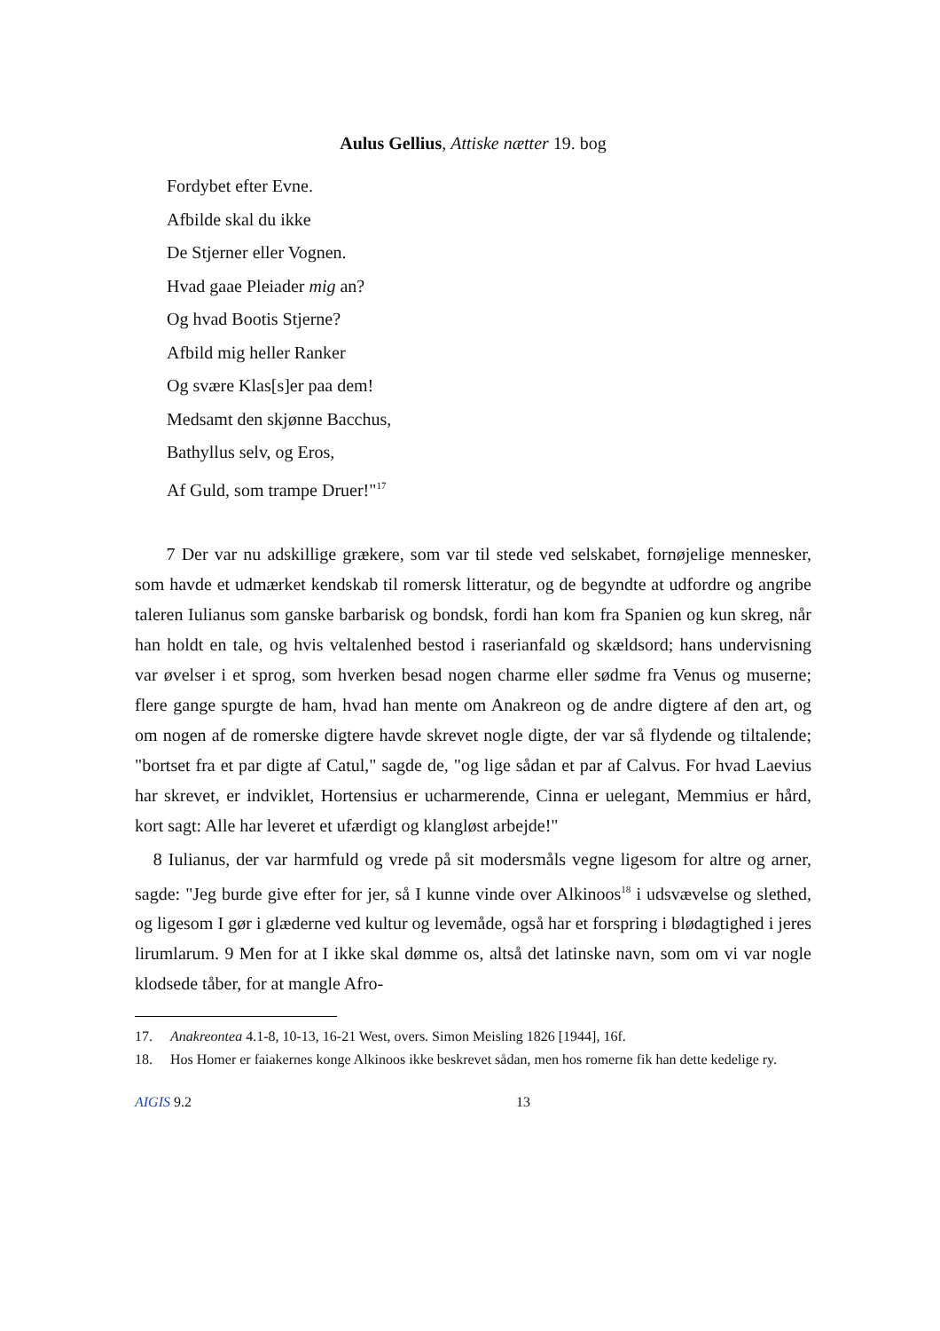Aulus Gellius, Attiske nætter 19. bog
Fordybet efter Evne.
Afbilde skal du ikke
De Stjerner eller Vognen.
Hvad gaae Pleiader mig an?
Og hvad Bootis Stjerne?
Afbild mig heller Ranker
Og svære Klas[s]er paa dem!
Medsamt den skjønne Bacchus,
Bathyllus selv, og Eros,
Af Guld, som trampe Druer!"<sup>17</sup>
7 Der var nu adskillige grækere, som var til stede ved selskabet, fornøjelige mennesker, som havde et udmærket kendskab til romersk litteratur, og de begyndte at udfordre og angribe taleren Iulianus som ganske barbarisk og bondsk, fordi han kom fra Spanien og kun skreg, når han holdt en tale, og hvis veltalenhed bestod i raserianfald og skældsord; hans undervisning var øvelser i et sprog, som hverken besad nogen charme eller sødme fra Venus og muserne; flere gange spurgte de ham, hvad han mente om Anakreon og de andre digtere af den art, og om nogen af de romerske digtere havde skrevet nogle digte, der var så flydende og tiltalende; "bortset fra et par digte af Catul," sagde de, "og lige sådan et par af Calvus. For hvad Laevius har skrevet, er indviklet, Hortensius er ucharmerende, Cinna er uelegant, Memmius er hård, kort sagt: Alle har leveret et ufærdigt og klangløst arbejde!"
8 Iulianus, der var harmfuld og vrede på sit modersmåls vegne ligesom for altre og arner, sagde: "Jeg burde give efter for jer, så I kunne vinde over Alkinoos<sup>18</sup> i udsvævelse og slethed, og ligesom I gør i glæderne ved kultur og levemåde, også har et forspring i blødagtighed i jeres lirumlarum. 9 Men for at I ikke skal dømme os, altså det latinske navn, som om vi var nogle klodsede tåber, for at mangle Afro-
17. Anakreontea 4.1-8, 10-13, 16-21 West, overs. Simon Meisling 1826 [1944], 16f.
18. Hos Homer er faiakernes konge Alkinoos ikke beskrevet sådan, men hos romerne fik han dette kedelige ry.
AIGIS 9.2 13